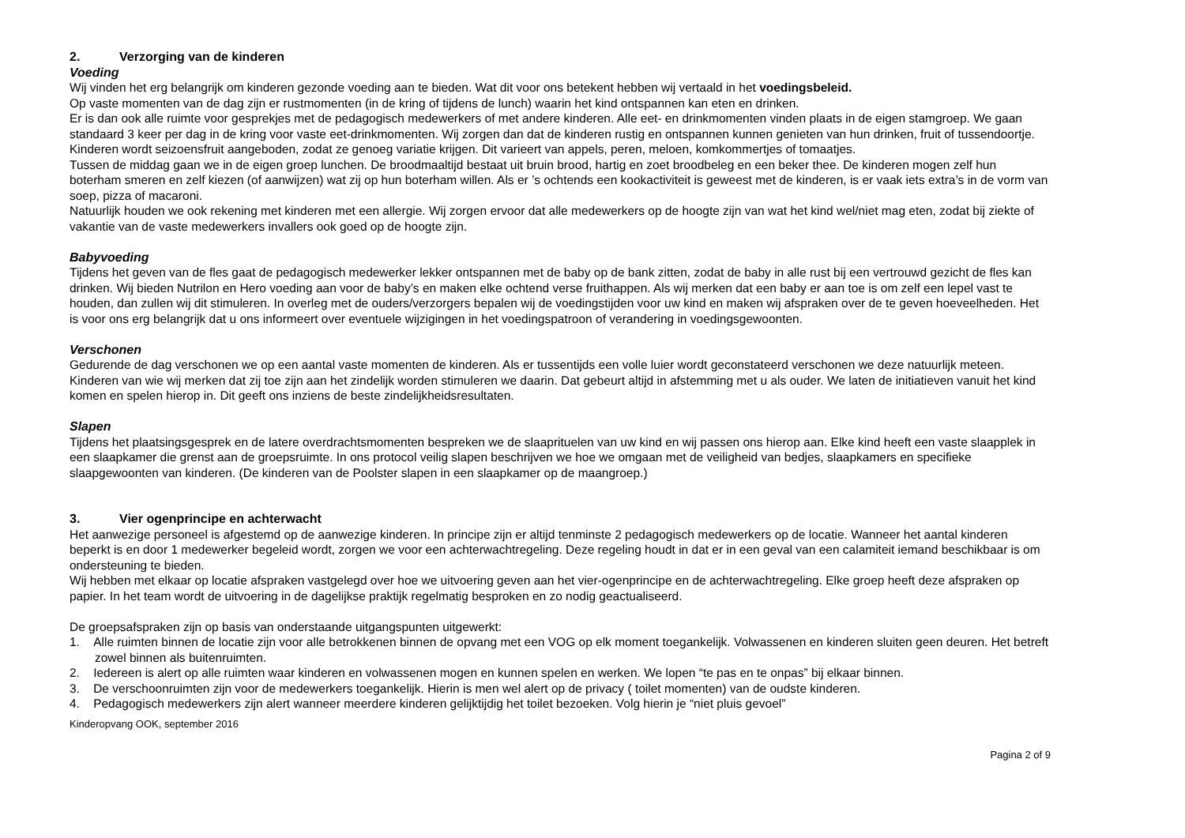2. Verzorging van de kinderen
Voeding
Wij vinden het erg belangrijk om kinderen gezonde voeding aan te bieden. Wat dit voor ons betekent hebben wij vertaald in het voedingsbeleid.
Op vaste momenten van de dag zijn er rustmomenten (in de kring of tijdens de lunch) waarin het kind ontspannen kan eten en drinken.
Er is dan ook alle ruimte voor gesprekjes met de pedagogisch medewerkers of met andere kinderen. Alle eet- en drinkmomenten vinden plaats in de eigen stamgroep. We gaan standaard 3 keer per dag in de kring voor vaste eet-drinkmomenten. Wij zorgen dan dat de kinderen rustig en ontspannen kunnen genieten van hun drinken, fruit of tussendoortje. Kinderen wordt seizoensfruit aangeboden, zodat ze genoeg variatie krijgen. Dit varieert van appels, peren, meloen, komkommertjes of tomaatjes.
Tussen de middag gaan we in de eigen groep lunchen. De broodmaaltijd bestaat uit bruin brood, hartig en zoet broodbeleg en een beker thee. De kinderen mogen zelf hun boterham smeren en zelf kiezen (of aanwijzen) wat zij op hun boterham willen. Als er ’s ochtends een kookactiviteit is geweest met de kinderen, is er vaak iets extra’s in de vorm van soep, pizza of macaroni.
Natuurlijk houden we ook rekening met kinderen met een allergie. Wij zorgen ervoor dat alle medewerkers op de hoogte zijn van wat het kind wel/niet mag eten, zodat bij ziekte of vakantie van de vaste medewerkers invallers ook goed op de hoogte zijn.
Babyvoeding
Tijdens het geven van de fles gaat de pedagogisch medewerker lekker ontspannen met de baby op de bank zitten, zodat de baby in alle rust bij een vertrouwd gezicht de fles kan drinken. Wij bieden Nutrilon en Hero voeding aan voor de baby’s en maken elke ochtend verse fruithappen. Als wij merken dat een baby er aan toe is om zelf een lepel vast te houden, dan zullen wij dit stimuleren. In overleg met de ouders/verzorgers bepalen wij de voedingstijden voor uw kind en maken wij afspraken over de te geven hoeveelheden. Het is voor ons erg belangrijk dat u ons informeert over eventuele wijzigingen in het voedingspatroon of verandering in voedingsgewoonten.
Verschonen
Gedurende de dag verschonen we op een aantal vaste momenten de kinderen. Als er tussentijds een volle luier wordt geconstateerd verschonen we deze natuurlijk meteen. Kinderen van wie wij merken dat zij toe zijn aan het zindelijk worden stimuleren we daarin. Dat gebeurt altijd in afstemming met u als ouder. We laten de initiatieven vanuit het kind komen en spelen hierop in. Dit geeft ons inziens de beste zindelijkheidsresultaten.
Slapen
Tijdens het plaatsingsgesprek en de latere overdrachtsmomenten bespreken we de slaaprituelen van uw kind en wij passen ons hierop aan. Elke kind heeft een vaste slaapplek in een slaapkamer die grenst aan de groepsruimte. In ons protocol veilig slapen beschrijven we hoe we omgaan met de veiligheid van bedjes, slaapkamers en specifieke slaapgewoonten van kinderen. (De kinderen van de Poolster slapen in een slaapkamer op de maangroep.)
3. Vier ogenprincipe en achterwacht
Het aanwezige personeel is afgestemd op de aanwezige kinderen. In principe zijn er altijd tenminste 2 pedagogisch medewerkers op de locatie. Wanneer het aantal kinderen beperkt is en door 1 medewerker begeleid wordt, zorgen we voor een achterwachtregeling. Deze regeling houdt in dat er in een geval van een calamiteit iemand beschikbaar is om ondersteuning te bieden.
Wij hebben met elkaar op locatie afspraken vastgelegd over hoe we uitvoering geven aan het vier-ogenprincipe en de achterwachtregeling. Elke groep heeft deze afspraken op papier. In het team wordt de uitvoering in de dagelijkse praktijk regelmatig besproken en zo nodig geactualiseerd.
De groepsafspraken zijn op basis van onderstaande uitgangspunten uitgewerkt:
1. Alle ruimten binnen de locatie zijn voor alle betrokkenen binnen de opvang met een VOG op elk moment toegankelijk. Volwassenen en kinderen sluiten geen deuren. Het betreft zowel binnen als buitenruimten.
2. Iedereen is alert op alle ruimten waar kinderen en volwassenen mogen en kunnen spelen en werken. We lopen “te pas en te onpas” bij elkaar binnen.
3. De verschoonruimten zijn voor de medewerkers toegankelijk. Hierin is men wel alert op de privacy ( toilet momenten) van de oudste kinderen.
4. Pedagogisch medewerkers zijn alert wanneer meerdere kinderen gelijktijdig het toilet bezoeken. Volg hierin je “niet pluis gevoel”
Kinderopvang OOK, september 2016
Pagina 2 of 9